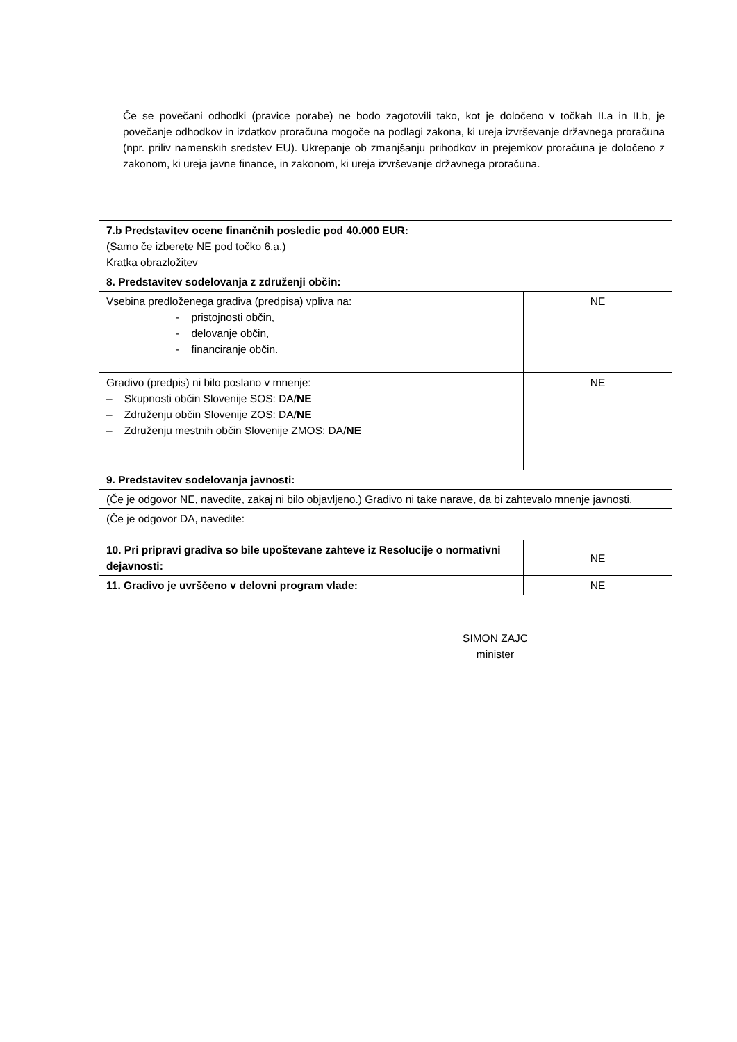| Če se povečani odhodki (pravice porabe) ne bodo zagotovili tako, kot je določeno v točkah II.a in II.b, je povečanje odhodkov in izdatkov proračuna mogoče na podlagi zakona, ki ureja izvrševanje državnega proračuna (npr. priliv namenskih sredstev EU). Ukrepanje ob zmanjšanju prihodkov in prejemkov proračuna je določeno z zakonom, ki ureja javne finance, in zakonom, ki ureja izvrševanje državnega proračuna. | |
| 7.b Predstavitev ocene finančnih posledic pod 40.000 EUR: (Samo če izberete NE pod točko 6.a.) Kratka obrazložitev | |
| 8. Predstavitev sodelovanja z združenji občin: | |
| Vsebina predloženega gradiva (predpisa) vpliva na: - pristojnosti občin, - delovanje občin, - financiranje občin. | NE |
| Gradivo (predpis) ni bilo poslano v mnenje: – Skupnosti občin Slovenije SOS: DA/ NE – Združenju občin Slovenije ZOS: DA/ NE – Združenju mestnih občin Slovenije ZMOS: DA/ NE | NE |
| 9. Predstavitev sodelovanja javnosti: | |
| (Če je odgovor NE, navedite, zakaj ni bilo objavljeno.) Gradivo ni take narave, da bi zahtevalo mnenje javnosti. | |
| (Če je odgovor DA, navedite: | |
| 10. Pri pripravi gradiva so bile upoštevane zahteve iz Resolucije o normativni dejavnosti: | NE |
| 11. Gradivo je uvrščeno v delovni program vlade: | NE |
| SIMON ZAJC minister | |